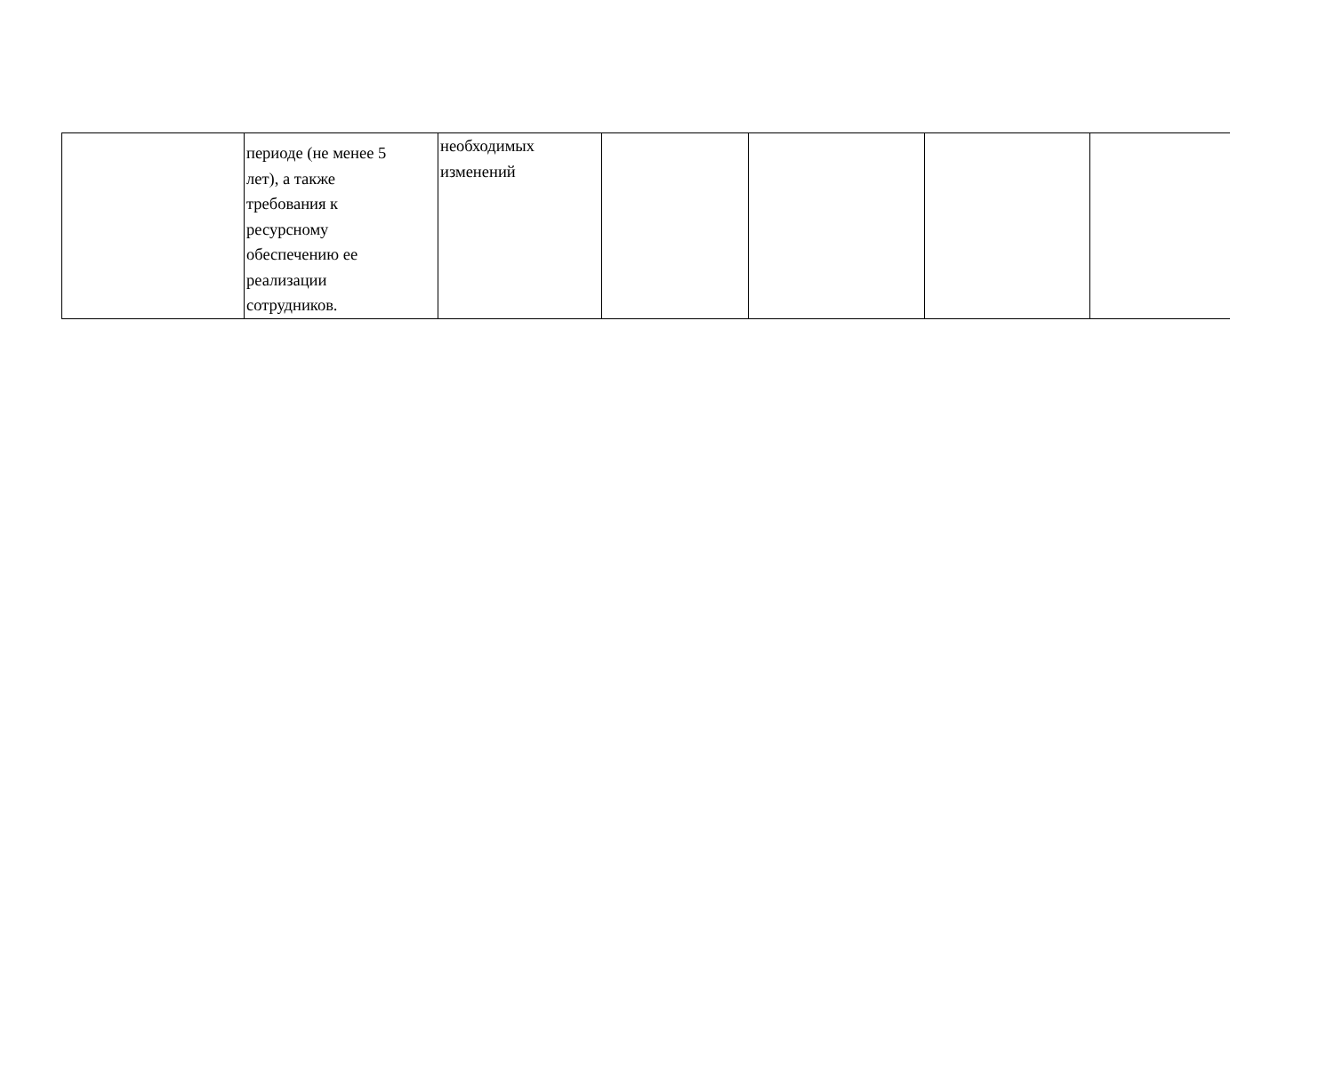| | периоде (не менее 5 лет), а также требования к ресурсному обеспечению ее реализации сотрудников. | необходимых изменений | | | | |